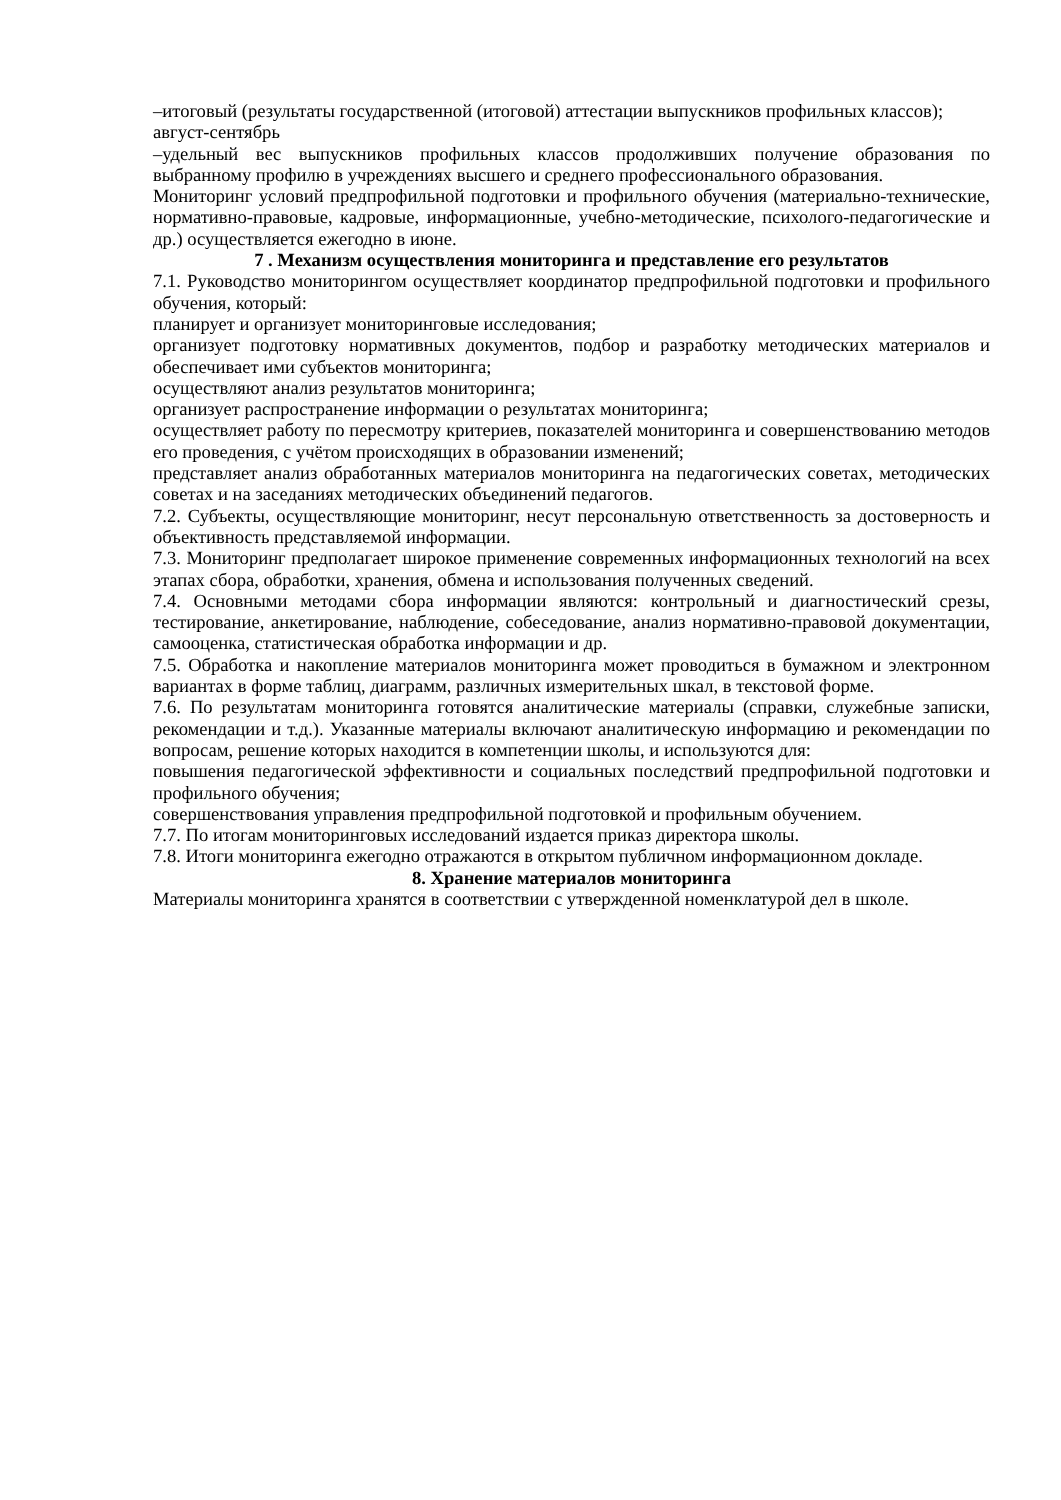–итоговый (результаты государственной (итоговой) аттестации выпускников профильных классов);
август-сентябрь
–удельный вес выпускников профильных классов продолживших получение образования по выбранному профилю в учреждениях высшего и среднего профессионального образования.
Мониторинг условий предпрофильной подготовки и профильного обучения (материально-технические, нормативно-правовые, кадровые, информационные, учебно-методические, психолого-педагогические и др.) осуществляется ежегодно в июне.
7 . Механизм осуществления мониторинга и представление его результатов
7.1. Руководство мониторингом осуществляет координатор предпрофильной подготовки и профильного обучения, который:
планирует и организует мониторинговые исследования;
организует подготовку нормативных документов, подбор и разработку методических материалов и обеспечивает ими субъектов мониторинга;
осуществляют анализ результатов мониторинга;
организует распространение информации о результатах мониторинга;
осуществляет работу по пересмотру критериев, показателей мониторинга и совершенствованию методов его проведения, с учётом происходящих в образовании изменений;
представляет анализ обработанных материалов мониторинга на педагогических советах, методических советах и на заседаниях методических объединений педагогов.
7.2. Субъекты, осуществляющие мониторинг, несут персональную ответственность за достоверность и объективность представляемой информации.
7.3. Мониторинг предполагает широкое применение современных информационных технологий на всех этапах сбора, обработки, хранения, обмена и использования полученных сведений.
7.4. Основными методами сбора информации являются: контрольный и диагностический срезы, тестирование, анкетирование, наблюдение, собеседование, анализ нормативно-правовой документации, самооценка, статистическая обработка информации и др.
7.5. Обработка и накопление материалов мониторинга может проводиться в бумажном и электронном вариантах в форме таблиц, диаграмм, различных измерительных шкал, в текстовой форме.
7.6. По результатам мониторинга готовятся аналитические материалы (справки, служебные записки, рекомендации и т.д.). Указанные материалы включают аналитическую информацию и рекомендации по вопросам, решение которых находится в компетенции школы, и используются для:
повышения педагогической эффективности и социальных последствий предпрофильной подготовки и профильного обучения;
совершенствования управления предпрофильной подготовкой и профильным обучением.
7.7. По итогам мониторинговых исследований издается приказ директора школы.
7.8. Итоги мониторинга ежегодно отражаются в открытом публичном информационном докладе.
8. Хранение материалов мониторинга
Материалы мониторинга хранятся в соответствии с утвержденной номенклатурой дел в школе.